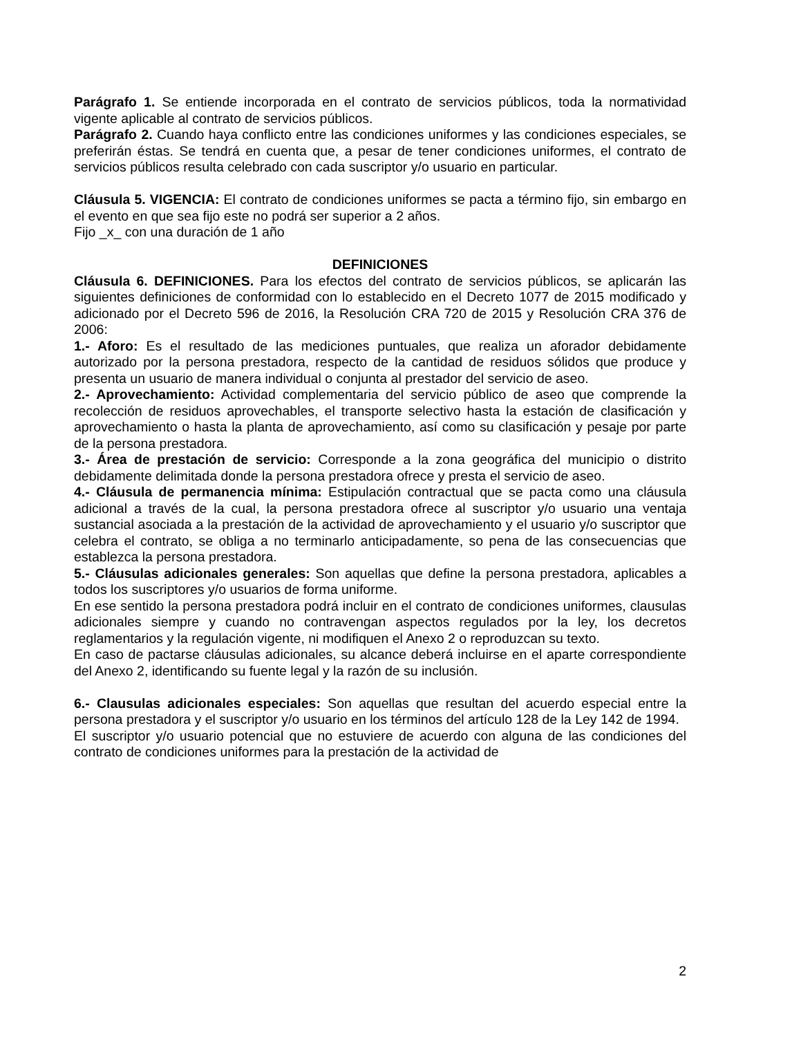Parágrafo 1. Se entiende incorporada en el contrato de servicios públicos, toda la normatividad vigente aplicable al contrato de servicios públicos.
Parágrafo 2. Cuando haya conflicto entre las condiciones uniformes y las condiciones especiales, se preferirán éstas. Se tendrá en cuenta que, a pesar de tener condiciones uniformes, el contrato de servicios públicos resulta celebrado con cada suscriptor y/o usuario en particular.
Cláusula 5. VIGENCIA: El contrato de condiciones uniformes se pacta a término fijo, sin embargo en el evento en que sea fijo este no podrá ser superior a 2 años.
Fijo _x_ con una duración de 1 año
DEFINICIONES
Cláusula 6. DEFINICIONES. Para los efectos del contrato de servicios públicos, se aplicarán las siguientes definiciones de conformidad con lo establecido en el Decreto 1077 de 2015 modificado y adicionado por el Decreto 596 de 2016, la Resolución CRA 720 de 2015 y Resolución CRA 376 de 2006:
1.- Aforo: Es el resultado de las mediciones puntuales, que realiza un aforador debidamente autorizado por la persona prestadora, respecto de la cantidad de residuos sólidos que produce y presenta un usuario de manera individual o conjunta al prestador del servicio de aseo.
2.- Aprovechamiento: Actividad complementaria del servicio público de aseo que comprende la recolección de residuos aprovechables, el transporte selectivo hasta la estación de clasificación y aprovechamiento o hasta la planta de aprovechamiento, así como su clasificación y pesaje por parte de la persona prestadora.
3.- Área de prestación de servicio: Corresponde a la zona geográfica del municipio o distrito debidamente delimitada donde la persona prestadora ofrece y presta el servicio de aseo.
4.- Cláusula de permanencia mínima: Estipulación contractual que se pacta como una cláusula adicional a través de la cual, la persona prestadora ofrece al suscriptor y/o usuario una ventaja sustancial asociada a la prestación de la actividad de aprovechamiento y el usuario y/o suscriptor que celebra el contrato, se obliga a no terminarlo anticipadamente, so pena de las consecuencias que establezca la persona prestadora.
5.- Cláusulas adicionales generales: Son aquellas que define la persona prestadora, aplicables a todos los suscriptores y/o usuarios de forma uniforme.
En ese sentido la persona prestadora podrá incluir en el contrato de condiciones uniformes, clausulas adicionales siempre y cuando no contravengan aspectos regulados por la ley, los decretos reglamentarios y la regulación vigente, ni modifiquen el Anexo 2 o reproduzcan su texto.
En caso de pactarse cláusulas adicionales, su alcance deberá incluirse en el aparte correspondiente del Anexo 2, identificando su fuente legal y la razón de su inclusión.
6.- Clausulas adicionales especiales: Son aquellas que resultan del acuerdo especial entre la persona prestadora y el suscriptor y/o usuario en los términos del artículo 128 de la Ley 142 de 1994.
El suscriptor y/o usuario potencial que no estuviere de acuerdo con alguna de las condiciones del contrato de condiciones uniformes para la prestación de la actividad de
2